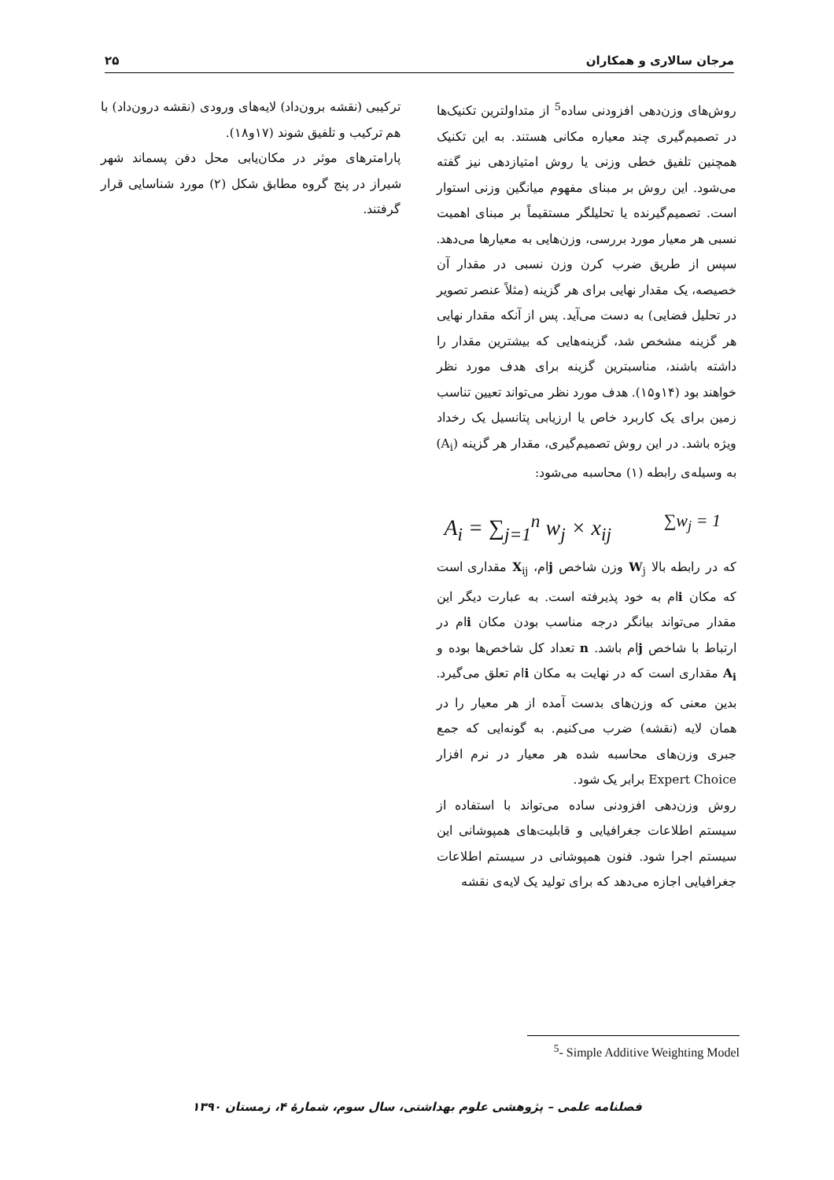مرجان سالاری و همکاران ۲۵
روش‌های وزن‌دهی افزودنی ساده<sup>5</sup> از متداولترین تکنیک‌ها در تصمیم‌گیری چند معیاره مکانی هستند. به این تکنیک همچنین تلفیق خطی وزنی یا روش امتیازدهی نیز گفته می‌شود. این روش بر مبنای مفهوم میانگین وزنی استوار است. تصمیم‌گیرنده یا تحلیلگر مستقیماً بر مبنای اهمیت نسبی هر معیار مورد بررسی، وزن‌هایی به معیارها می‌دهد. سپس از طریق ضرب کرن وزن نسبی در مقدار آن خصیصه، یک مقدار نهایی برای هر گزینه (مثلاً عنصر تصویر در تحلیل فضایی) به دست می‌آید. پس از آنکه مقدار نهایی هر گزینه مشخص شد، گزینه‌هایی که بیشترین مقدار را داشته باشند، مناسبترین گزینه برای هدف مورد نظر خواهند بود (۱۴و۱۵). هدف مورد نظر می‌تواند تعیین تناسب زمین برای یک کاربرد خاص یا ارزیابی پتانسیل یک رخداد ویژه باشد. در این روش تصمیم‌گیری، مقدار هر گزینه (A<sub>i</sub>) به وسیله‌ی رابطه (۱) محاسبه می‌شود:
A<sub>i</sub> = ∑<sub>j=1</sub><sup>n</sup> w<sub>j</sub> × x<sub>ij</sub> ∑w<sub>j</sub> = 1
که در رابطه بالا W<sub>j</sub> وزن شاخص jام، X<sub>ij</sub> مقداری است که مکان iام به خود پذیرفته است. به عبارت دیگر این مقدار می‌تواند بیانگر درجه مناسب بودن مکان iام در ارتباط با شاخص jام باشد. n تعداد کل شاخص‌ها بوده و A<sub>i</sub> مقداری است که در نهایت به مکان iام تعلق می‌گیرد. بدین معنی که وزن‌های بدست آمده از هر معیار را در همان لایه (نقشه) ضرب می‌کنیم. به گونه‌ایی که جمع جبری وزن‌های محاسبه شده هر معیار در نرم افزار Expert Choice برابر یک شود.
روش وزن‌دهی افزودنی ساده می‌تواند با استفاده از سیستم اطلاعات جغرافیایی و قابلیت‌های همپوشانی این سیستم اجرا شود. فنون همپوشانی در سیستم اطلاعات جغرافیایی اجازه می‌دهد که برای تولید یک لایه‌ی نقشه
ترکیبی (نقشه برون‌داد) لایه‌های ورودی (نقشه درون‌داد) با هم ترکیب و تلفیق شوند (۱۷و۱۸).
پارامترهای موثر در مکان‌یابی محل دفن پسماند شهر شیراز در پنج گروه مطابق شکل (۲) مورد شناسایی قرار گرفتند.
<sup>5</sup>- Simple Additive Weighting Model
فصلنامه علمی – پژوهشی علوم بهداشتی، سال سوم، شمارهٔ ۴، زمستان ۱۳۹۰